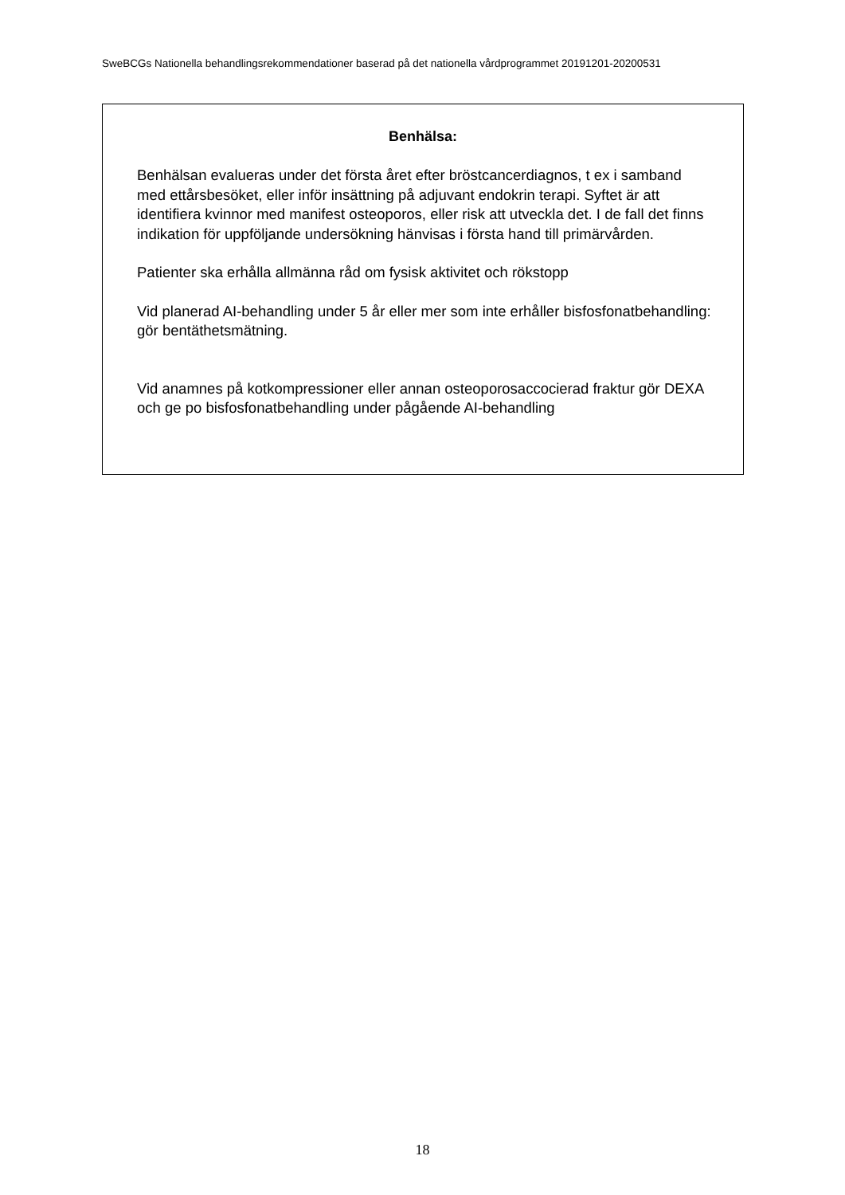SweBCGs Nationella behandlingsrekommendationer baserad på det nationella vårdprogrammet 20191201-20200531
Benhälsa:
Benhälsan evalueras under det första året efter bröstcancerdiagnos, t ex i samband med ettårsbesöket, eller inför insättning på adjuvant endokrin terapi. Syftet är att identifiera kvinnor med manifest osteoporos, eller risk att utveckla det. I de fall det finns indikation för uppföljande undersökning hänvisas i första hand till primärvården.
Patienter ska erhålla allmänna råd om fysisk aktivitet och rökstopp
Vid planerad AI-behandling under 5 år eller mer som inte erhåller bisfosfonatbehandling: gör bentäthetsmätning.
Vid anamnes på kotkompressioner eller annan osteoporosaccocierad fraktur gör DEXA och ge po bisfosfonatbehandling under pågående AI-behandling
18